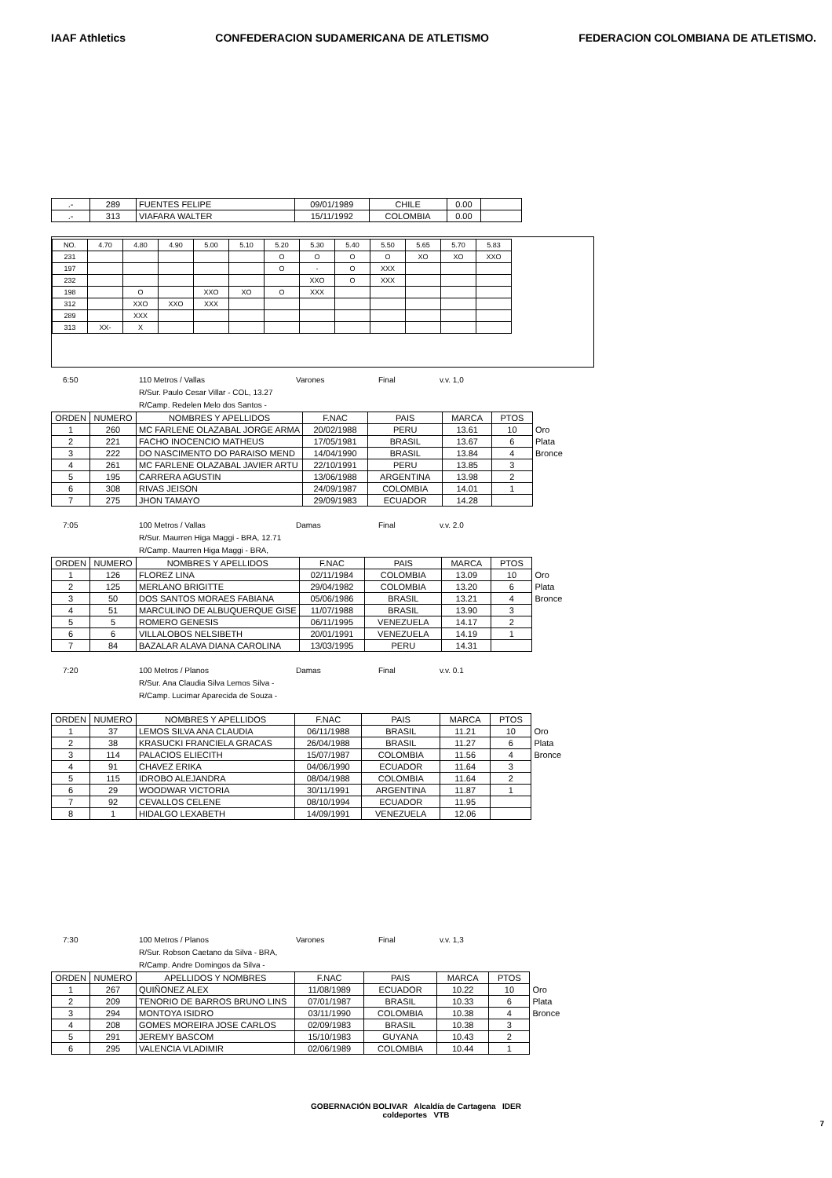IAAF Athletics CONFEDERACION SUDAMERICANA DE ATLETISMO
FEDERACION COLOMBIANA DE ATLETISMO.
| .- | 289 | FUENTES FELIPE | 09/01/1989 | CHILE | 0.00 | |
| .- | 313 | VIAFARA WALTER | 15/11/1992 | COLOMBIA | 0.00 | |
| NO. | 4.70 | 4.80 | 4.90 | 5.00 | 5.10 | 5.20 | 5.30 | 5.40 | 5.50 | 5.65 | 5.70 | 5.83 |
| 231 | | | | | | O | O | O | O | XO | XO | XXO |
| 197 | | | | | | O | - | O | XXX | | | |
| 232 | | | | | | | XXO | O | XXX | | | |
| 198 | | O | | XXO | XO | O | XXX | | | | | |
| 312 | | XXO | XXO | XXX | | | | | | | | |
| 289 | | XXX | | | | | | | | | | |
| 313 | XX- | X | | | | | | | | | | |
6:50 110 Metros / Vallas Varones Final v.v. 1,0
R/Sur. Paulo Cesar Villar - COL, 13.27
R/Camp. Redelen Melo dos Santos -
| ORDEN | NUMERO | NOMBRES Y APELLIDOS | F.NAC | PAIS | MARCA | PTOS | |
| 1 | 260 | MC FARLENE OLAZABAL JORGE ARMA | 20/02/1988 | PERU | 13.61 | 10 | Oro |
| 2 | 221 | FACHO INOCENCIO MATHEUS | 17/05/1981 | BRASIL | 13.67 | 6 | Plata |
| 3 | 222 | DO NASCIMENTO DO PARAISO MEND | 14/04/1990 | BRASIL | 13.84 | 4 | Bronce |
| 4 | 261 | MC FARLENE OLAZABAL JAVIER ARTU | 22/10/1991 | PERU | 13.85 | 3 | |
| 5 | 195 | CARRERA AGUSTIN | 13/06/1988 | ARGENTINA | 13.98 | 2 | |
| 6 | 308 | RIVAS JEISON | 24/09/1987 | COLOMBIA | 14.01 | 1 | |
| 7 | 275 | JHON TAMAYO | 29/09/1983 | ECUADOR | 14.28 | | |
7:05 100 Metros / Vallas Damas Final v.v. 2.0
R/Sur. Maurren Higa Maggi - BRA, 12.71
R/Camp. Maurren Higa Maggi - BRA,
| ORDEN | NUMERO | NOMBRES Y APELLIDOS | F.NAC | PAIS | MARCA | PTOS | |
| 1 | 126 | FLOREZ LINA | 02/11/1984 | COLOMBIA | 13.09 | 10 | Oro |
| 2 | 125 | MERLANO BRIGITTE | 29/04/1982 | COLOMBIA | 13.20 | 6 | Plata |
| 3 | 50 | DOS SANTOS MORAES FABIANA | 05/06/1986 | BRASIL | 13.21 | 4 | Bronce |
| 4 | 51 | MARCULINO DE ALBUQUERQUE GISE | 11/07/1988 | BRASIL | 13.90 | 3 | |
| 5 | 5 | ROMERO GENESIS | 06/11/1995 | VENEZUELA | 14.17 | 2 | |
| 6 | 6 | VILLALOBOS NELSIBETH | 20/01/1991 | VENEZUELA | 14.19 | 1 | |
| 7 | 84 | BAZALAR ALAVA DIANA CAROLINA | 13/03/1995 | PERU | 14.31 | | |
7:20 100 Metros / Planos Damas Final v.v. 0.1
R/Sur. Ana Claudia Silva Lemos Silva -
R/Camp. Lucimar Aparecida de Souza -
| ORDEN | NUMERO | NOMBRES Y APELLIDOS | F.NAC | PAIS | MARCA | PTOS | |
| 1 | 37 | LEMOS SILVA ANA CLAUDIA | 06/11/1988 | BRASIL | 11.21 | 10 | Oro |
| 2 | 38 | KRASUCKI FRANCIELA GRACAS | 26/04/1988 | BRASIL | 11.27 | 6 | Plata |
| 3 | 114 | PALACIOS ELIECITH | 15/07/1987 | COLOMBIA | 11.56 | 4 | Bronce |
| 4 | 91 | CHAVEZ ERIKA | 04/06/1990 | ECUADOR | 11.64 | 3 | |
| 5 | 115 | IDROBO ALEJANDRA | 08/04/1988 | COLOMBIA | 11.64 | 2 | |
| 6 | 29 | WOODWAR VICTORIA | 30/11/1991 | ARGENTINA | 11.87 | 1 | |
| 7 | 92 | CEVALLOS CELENE | 08/10/1994 | ECUADOR | 11.95 | | |
| 8 | 1 | HIDALGO LEXABETH | 14/09/1991 | VENEZUELA | 12.06 | | |
7:30 100 Metros / Planos Varones Final v.v. 1,3
R/Sur. Robson Caetano da Silva - BRA,
R/Camp. Andre Domingos da Silva -
| ORDEN | NUMERO | APELLIDOS Y NOMBRES | F.NAC | PAIS | MARCA | PTOS | |
| 1 | 267 | QUIÑONEZ ALEX | 11/08/1989 | ECUADOR | 10.22 | 10 | Oro |
| 2 | 209 | TENORIO DE BARROS BRUNO LINS | 07/01/1987 | BRASIL | 10.33 | 6 | Plata |
| 3 | 294 | MONTOYA ISIDRO | 03/11/1990 | COLOMBIA | 10.38 | 4 | Bronce |
| 4 | 208 | GOMES MOREIRA JOSE CARLOS | 02/09/1983 | BRASIL | 10.38 | 3 | |
| 5 | 291 | JEREMY BASCOM | 15/10/1983 | GUYANA | 10.43 | 2 | |
| 6 | 295 | VALENCIA VLADIMIR | 02/06/1989 | COLOMBIA | 10.44 | 1 | |
GOBERNACIÓN BOLIVAR Alcaldía de Cartagena IDER
coldeportes VTB
7